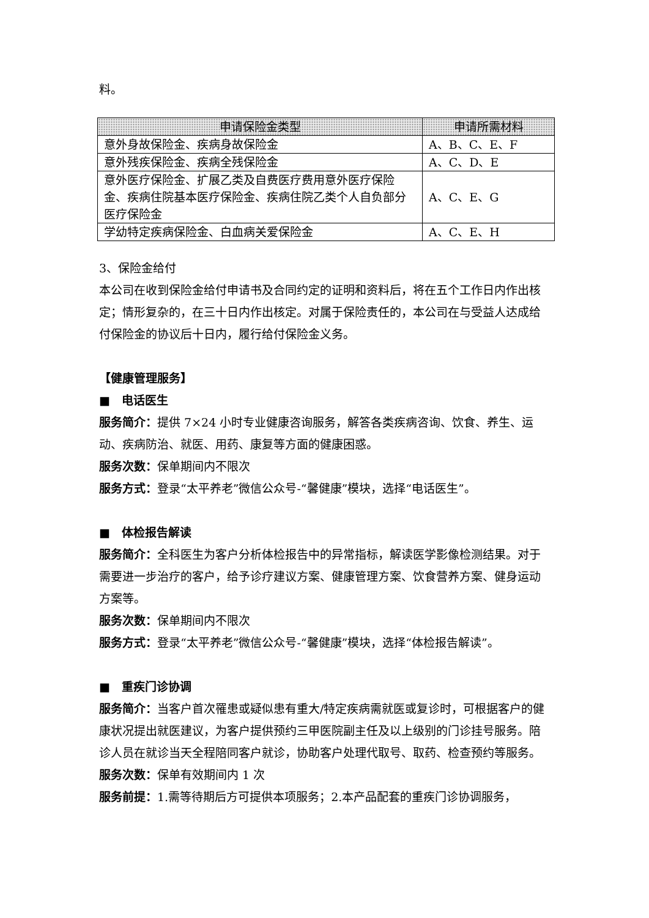料。
| 申请保险金类型 | 申请所需材料 |
| --- | --- |
| 意外身故保险金、疾病身故保险金 | A、B、C、E、F |
| 意外残疾保险金、疾病全残保险金 | A、C、D、E |
| 意外医疗保险金、扩展乙类及自费医疗费用意外医疗保险金、疾病住院基本医疗保险金、疾病住院乙类个人自负部分医疗保险金 | A、C、E、G |
| 学幼特定疾病保险金、白血病关爱保险金 | A、C、E、H |
3、保险金给付
本公司在收到保险金给付申请书及合同约定的证明和资料后，将在五个工作日内作出核定；情形复杂的，在三十日内作出核定。对属于保险责任的，本公司在与受益人达成给付保险金的协议后十日内，履行给付保险金义务。
【健康管理服务】
■　电话医生
服务简介：提供 7×24 小时专业健康咨询服务，解答各类疾病咨询、饮食、养生、运动、疾病防治、就医、用药、康复等方面的健康困惑。
服务次数：保单期间内不限次
服务方式：登录“太平养老”微信公众号-“馨健康”模块，选择“电话医生”。
■　体检报告解读
服务简介：全科医生为客户分析体检报告中的异常指标，解读医学影像检测结果。对于需要进一步治疗的客户，给予诊疗建议方案、健康管理方案、饮食营养方案、健身运动方案等。
服务次数：保单期间内不限次
服务方式：登录“太平养老”微信公众号-“馨健康”模块，选择“体检报告解读”。
■　重疾门诊协调
服务简介：当客户首次罹患或疑似患有重大/特定疾病需就医或复诊时，可根据客户的健康状况提出就医建议，为客户提供预约三甲医院副主任及以上级别的门诊挂号服务。陪诊人员在就诊当天全程陪同客户就诊，协助客户处理代取号、取药、检查预约等服务。
服务次数：保单有效期间内 1 次
服务前提：1.需等待期后方可提供本项服务；2.本产品配套的重疾门诊协调服务，